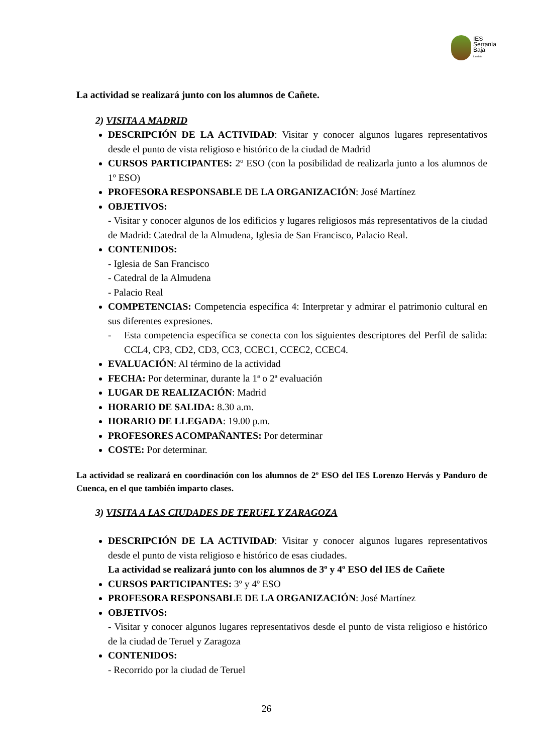IES
Serranía
Baja
Landete
La actividad se realizará junto con los alumnos de Cañete.
2) VISITA A MADRID
DESCRIPCIÓN DE LA ACTIVIDAD: Visitar y conocer algunos lugares representativos desde el punto de vista religioso e histórico de la ciudad de Madrid
CURSOS PARTICIPANTES: 2º ESO (con la posibilidad de realizarla junto a los alumnos de 1º ESO)
PROFESORA RESPONSABLE DE LA ORGANIZACIÓN: José Martínez
OBJETIVOS:
- Visitar y conocer algunos de los edificios y lugares religiosos más representativos de la ciudad de Madrid: Catedral de la Almudena, Iglesia de San Francisco, Palacio Real.
CONTENIDOS:
- Iglesia de San Francisco
- Catedral de la Almudena
- Palacio Real
COMPETENCIAS: Competencia específica 4: Interpretar y admirar el patrimonio cultural en sus diferentes expresiones.
- Esta competencia específica se conecta con los siguientes descriptores del Perfil de salida: CCL4, CP3, CD2, CD3, CC3, CCEC1, CCEC2, CCEC4.
EVALUACIÓN: Al término de la actividad
FECHA: Por determinar, durante la 1ª o 2ª evaluación
LUGAR DE REALIZACIÓN: Madrid
HORARIO DE SALIDA: 8.30 a.m.
HORARIO DE LLEGADA: 19.00 p.m.
PROFESORES ACOMPAÑANTES: Por determinar
COSTE: Por determinar.
La actividad se realizará en coordinación con los alumnos de 2º ESO del IES Lorenzo Hervás y Panduro de Cuenca, en el que también imparto clases.
3) VISITA A LAS CIUDADES DE TERUEL Y ZARAGOZA
DESCRIPCIÓN DE LA ACTIVIDAD: Visitar y conocer algunos lugares representativos desde el punto de vista religioso e histórico de esas ciudades.
La actividad se realizará junto con los alumnos de 3º y 4º ESO del IES de Cañete
CURSOS PARTICIPANTES: 3º y 4º ESO
PROFESORA RESPONSABLE DE LA ORGANIZACIÓN: José Martínez
OBJETIVOS:
- Visitar y conocer algunos lugares representativos desde el punto de vista religioso e histórico de la ciudad de Teruel y Zaragoza
CONTENIDOS:
- Recorrido por la ciudad de Teruel
26